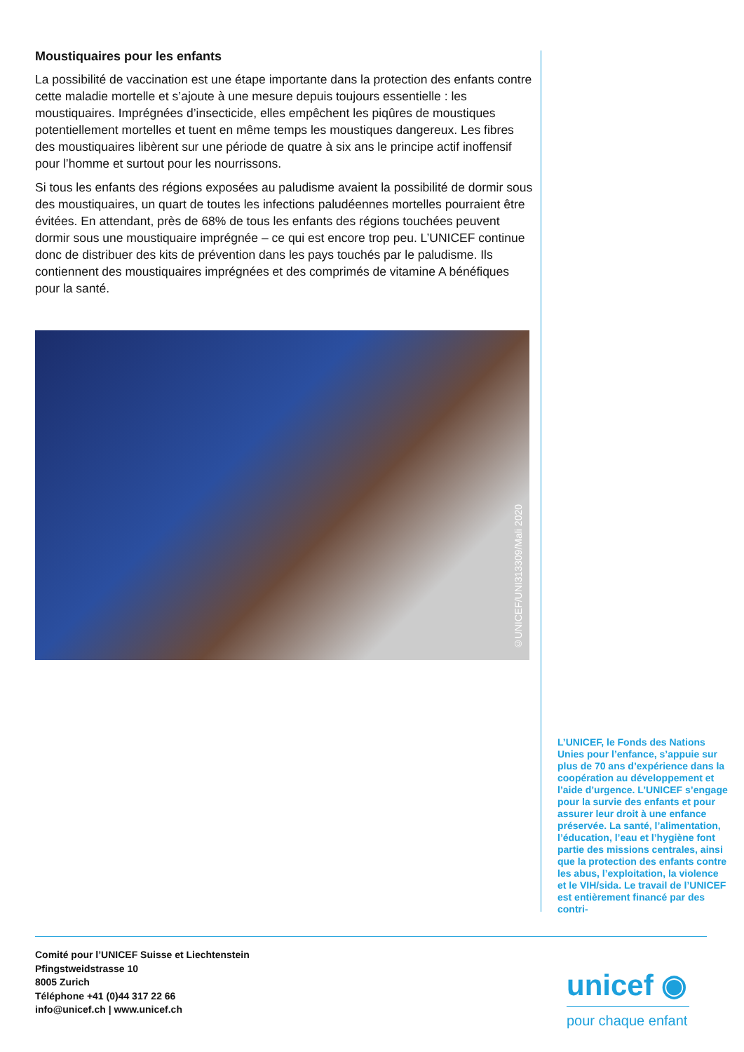Moustiquaires pour les enfants
La possibilité de vaccination est une étape importante dans la protection des enfants contre cette maladie mortelle et s’ajoute à une mesure depuis toujours essentielle : les moustiquaires. Imprégnées d’insecticide, elles empêchent les piqûres de moustiques potentiellement mortelles et tuent en même temps les moustiques dangereux. Les fibres des moustiquaires libèrent sur une période de quatre à six ans le principe actif inoffensif pour l’homme et surtout pour les nourrissons.
Si tous les enfants des régions exposées au paludisme avaient la possibilité de dormir sous des moustiquaires, un quart de toutes les infections paludéennes mortelles pourraient être évitées. En attendant, près de 68% de tous les enfants des régions touchées peuvent dormir sous une moustiquaire imprégnée – ce qui est encore trop peu. L’UNICEF continue donc de distribuer des kits de prévention dans les pays touchés par le paludisme. Ils contiennent des moustiquaires imprégnées et des comprimés de vitamine A bénéfiques pour la santé.
©UNICEF/UNI313309/Mali 2020
L’UNICEF, le Fonds des Nations Unies pour l’enfance, s’appuie sur plus de 70 ans d’expérience dans la coopération au développement et l’aide d’urgence. L’UNICEF s’engage pour la survie des enfants et pour assurer leur droit à une enfance préservée. La santé, l’alimentation, l’éducation, l’eau et l’hygiène font partie des missions centrales, ainsi que la protection des enfants contre les abus, l’exploitation, la violence et le VIH/sida. Le travail de l’UNICEF est entièrement financé par des contri-
Comité pour l’UNICEF Suisse et Liechtenstein
Pfingstweidstrasse 10
8005 Zurich
Téléphone +41 (0)44 317 22 66
info@unicef.ch | www.unicef.ch
unicef ◉
pour chaque enfant